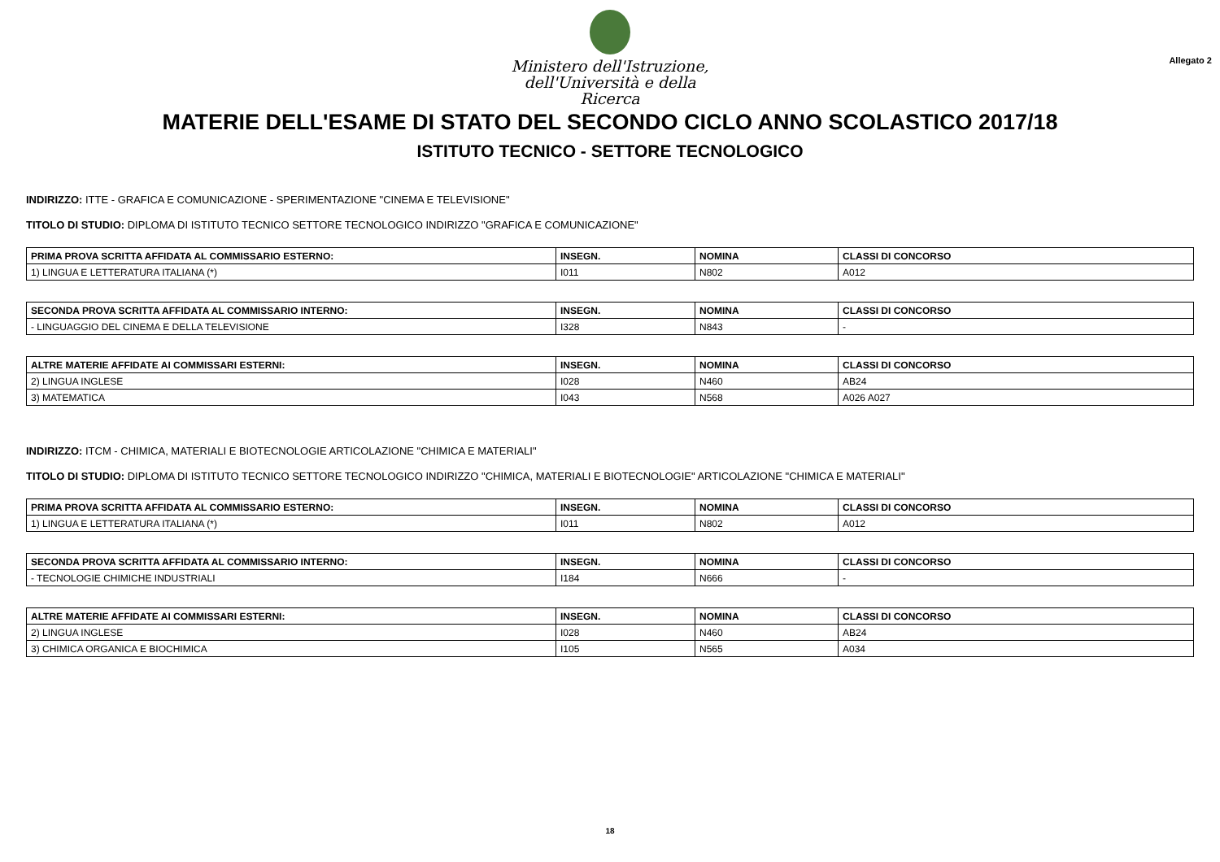Ministero dell'Istruzione,
dell'Università e della Ricerca
Allegato 2
MATERIE DELL'ESAME DI STATO DEL SECONDO CICLO ANNO SCOLASTICO 2017/18
ISTITUTO TECNICO - SETTORE TECNOLOGICO
INDIRIZZO: ITTE - GRAFICA E COMUNICAZIONE - SPERIMENTAZIONE "CINEMA E TELEVISIONE"
TITOLO DI STUDIO: DIPLOMA DI ISTITUTO TECNICO SETTORE TECNOLOGICO INDIRIZZO "GRAFICA E COMUNICAZIONE"
| PRIMA PROVA SCRITTA AFFIDATA AL COMMISSARIO ESTERNO: | INSEGN. | NOMINA | CLASSI DI CONCORSO |
| --- | --- | --- | --- |
| 1) LINGUA E LETTERATURA ITALIANA (*) | I011 | N802 | A012 |
| SECONDA PROVA SCRITTA AFFIDATA AL COMMISSARIO INTERNO: | INSEGN. | NOMINA | CLASSI DI CONCORSO |
| --- | --- | --- | --- |
| - LINGUAGGIO DEL CINEMA E DELLA TELEVISIONE | I328 | N843 | - |
| ALTRE MATERIE AFFIDATE AI COMMISSARI ESTERNI: | INSEGN. | NOMINA | CLASSI DI CONCORSO |
| --- | --- | --- | --- |
| 2) LINGUA INGLESE | I028 | N460 | AB24 |
| 3) MATEMATICA | I043 | N568 | A026 A027 |
INDIRIZZO: ITCM - CHIMICA, MATERIALI E BIOTECNOLOGIE ARTICOLAZIONE "CHIMICA E MATERIALI"
TITOLO DI STUDIO: DIPLOMA DI ISTITUTO TECNICO SETTORE TECNOLOGICO INDIRIZZO "CHIMICA, MATERIALI E BIOTECNOLOGIE" ARTICOLAZIONE "CHIMICA E MATERIALI"
| PRIMA PROVA SCRITTA AFFIDATA AL COMMISSARIO ESTERNO: | INSEGN. | NOMINA | CLASSI DI CONCORSO |
| --- | --- | --- | --- |
| 1) LINGUA E LETTERATURA ITALIANA (*) | I011 | N802 | A012 |
| SECONDA PROVA SCRITTA AFFIDATA AL COMMISSARIO INTERNO: | INSEGN. | NOMINA | CLASSI DI CONCORSO |
| --- | --- | --- | --- |
| - TECNOLOGIE CHIMICHE INDUSTRIALI | I184 | N666 | - |
| ALTRE MATERIE AFFIDATE AI COMMISSARI ESTERNI: | INSEGN. | NOMINA | CLASSI DI CONCORSO |
| --- | --- | --- | --- |
| 2) LINGUA INGLESE | I028 | N460 | AB24 |
| 3) CHIMICA ORGANICA E BIOCHIMICA | I105 | N565 | A034 |
18